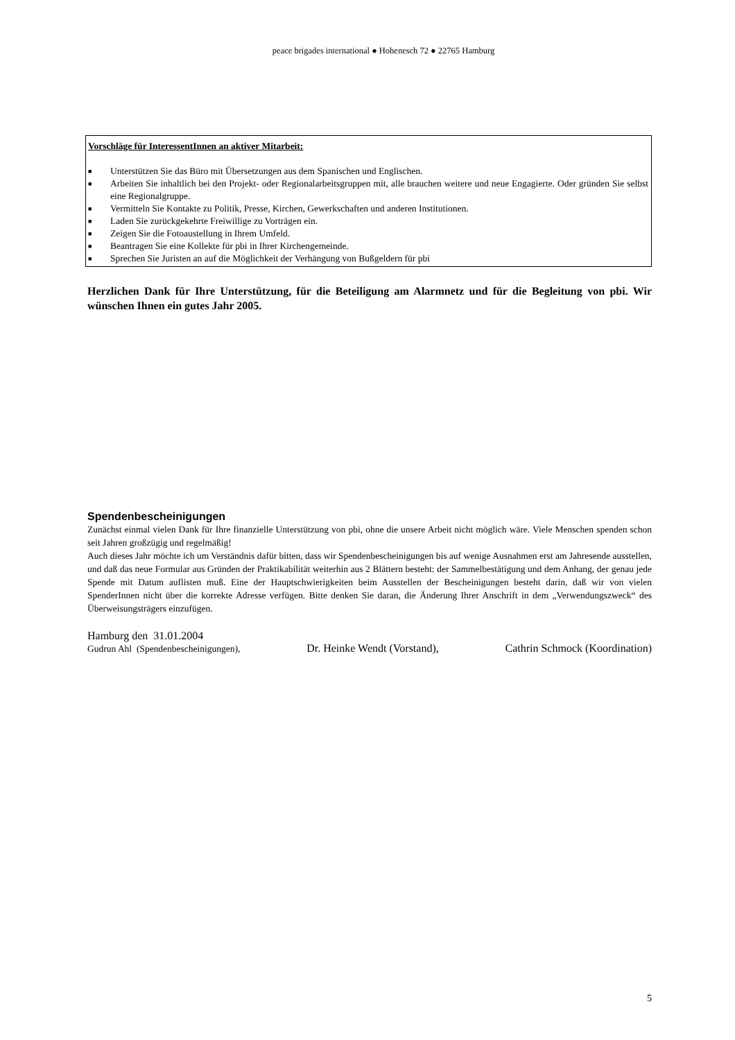peace brigades international ● Hohenesch 72 ● 22765 Hamburg
Vorschläge für InteressentInnen an aktiver Mitarbeit:
■ Unterstützen Sie das Büro mit Übersetzungen aus dem Spanischen und Englischen.
■ Arbeiten Sie inhaltlich bei den Projekt- oder Regionalarbeitsgruppen mit, alle brauchen weitere und neue Engagierte. Oder gründen Sie selbst eine Regionalgruppe.
■ Vermitteln Sie Kontakte zu Politik, Presse, Kirchen, Gewerkschaften und anderen Institutionen.
■ Laden Sie zurückgekehrte Freiwillige zu Vorträgen ein.
■ Zeigen Sie die Fotoaustellung in Ihrem Umfeld.
■ Beantragen Sie eine Kollekte für pbi in Ihrer Kirchengemeinde.
■ Sprechen Sie Juristen an auf die Möglichkeit der Verhängung von Bußgeldern für pbi
Herzlichen Dank für Ihre Unterstützung, für die Beteiligung am Alarmnetz und für die Begleitung von pbi. Wir wünschen Ihnen ein gutes Jahr 2005.
Spendenbescheinigungen
Zunächst einmal vielen Dank für Ihre finanzielle Unterstützung von pbi, ohne die unsere Arbeit nicht möglich wäre. Viele Menschen spenden schon seit Jahren großzügig und regelmäßig!
Auch dieses Jahr möchte ich um Verständnis dafür bitten, dass wir Spendenbescheinigungen bis auf wenige Ausnahmen erst am Jahresende ausstellen, und daß das neue Formular aus Gründen der Praktikabilität weiterhin aus 2 Blättern besteht: der Sammelbestätigung und dem Anhang, der genau jede Spende mit Datum auflisten muß. Eine der Hauptschwierigkeiten beim Ausstellen der Bescheinigungen besteht darin, daß wir von vielen SpenderInnen nicht über die korrekte Adresse verfügen. Bitte denken Sie daran, die Änderung Ihrer Anschrift in dem „Verwendungszweck“ des Überweisungsträgers einzufügen.
Hamburg den 31.01.2004
Gudrun Ahl (Spendenbescheinigungen), Dr. Heinke Wendt (Vorstand), Cathrin Schmock (Koordination)
5